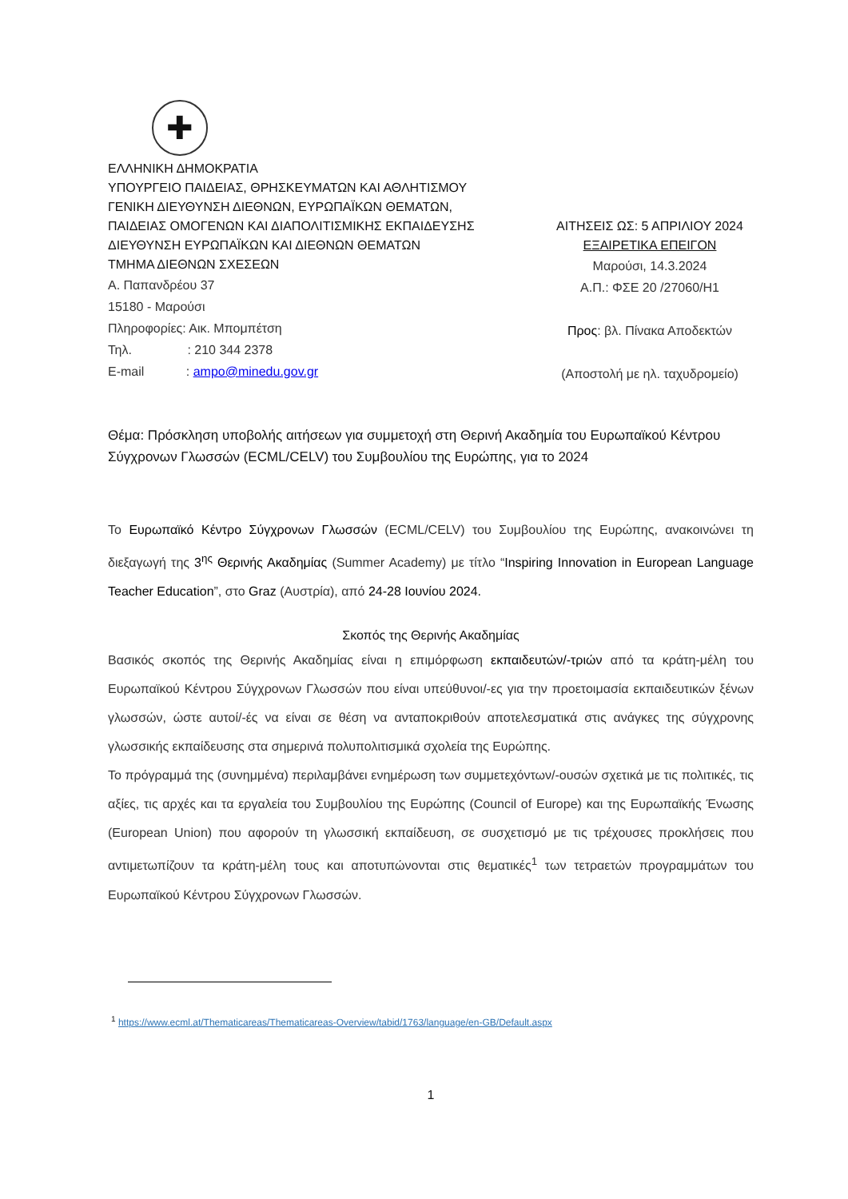✚
ΕΛΛΗΝΙΚΗ ΔΗΜΟΚΡΑΤΙΑ
ΥΠΟΥΡΓΕΙΟ ΠΑΙΔΕΙΑΣ, ΘΡΗΣΚΕΥΜΑΤΩΝ ΚΑΙ ΑΘΛΗΤΙΣΜΟΥ
ΓΕΝΙΚΗ ΔΙΕΥΘΥΝΣΗ ΔΙΕΘΝΩΝ, ΕΥΡΩΠΑΪΚΩΝ ΘΕΜΑΤΩΝ,
ΠΑΙΔΕΙΑΣ ΟΜΟΓΕΝΩΝ ΚΑΙ ΔΙΑΠΟΛΙΤΙΣΜΙΚΗΣ ΕΚΠΑΙΔΕΥΣΗΣ
ΔΙΕΥΘΥΝΣΗ ΕΥΡΩΠΑΪΚΩΝ ΚΑΙ ΔΙΕΘΝΩΝ ΘΕΜΑΤΩΝ
ΤΜΗΜΑ ΔΙΕΘΝΩΝ ΣΧΕΣΕΩΝ
Α. Παπανδρέου 37
15180 - Μαρούσι
Πληροφορίες: Αικ. Μπομπέτση
Τηλ. : 210 344 2378
E-mail : ampo@minedu.gov.gr
ΑΙΤΗΣΕΙΣ ΩΣ: 5 ΑΠΡΙΛΙΟΥ 2024
ΕΞΑΙΡΕΤΙΚΑ ΕΠΕΙΓΟΝ
Μαρούσι, 14.3.2024
Α.Π.: ΦΣΕ 20 /27060/Η1
Προς: βλ. Πίνακα Αποδεκτών
(Αποστολή με ηλ. ταχυδρομείο)
Θέμα: Πρόσκληση υποβολής αιτήσεων για συμμετοχή στη Θερινή Ακαδημία του Ευρωπαϊκού Κέντρου Σύγχρονων Γλωσσών (ECML/CELV) του Συμβουλίου της Ευρώπης, για το 2024
Το Ευρωπαϊκό Κέντρο Σύγχρονων Γλωσσών (ECML/CELV) του Συμβουλίου της Ευρώπης, ανακοινώνει τη διεξαγωγή της 3<sup>ης</sup> Θερινής Ακαδημίας (Summer Academy) με τίτλο “Inspiring Innovation in European Language Teacher Education”, στο Graz (Αυστρία), από 24-28 Ιουνίου 2024.
Σκοπός της Θερινής Ακαδημίας
Βασικός σκοπός της Θερινής Ακαδημίας είναι η επιμόρφωση εκπαιδευτών/-τριών από τα κράτη-μέλη του Ευρωπαϊκού Κέντρου Σύγχρονων Γλωσσών που είναι υπεύθυνοι/-ες για την προετοιμασία εκπαιδευτικών ξένων γλωσσών, ώστε αυτοί/-ές να είναι σε θέση να ανταποκριθούν αποτελεσματικά στις ανάγκες της σύγχρονης γλωσσικής εκπαίδευσης στα σημερινά πολυπολιτισμικά σχολεία της Ευρώπης.
Το πρόγραμμά της (συνημμένα) περιλαμβάνει ενημέρωση των συμμετεχόντων/-ουσών σχετικά με τις πολιτικές, τις αξίες, τις αρχές και τα εργαλεία του Συμβουλίου της Ευρώπης (Council of Europe) και της Ευρωπαϊκής Ένωσης (European Union) που αφορούν τη γλωσσική εκπαίδευση, σε συσχετισμό με τις τρέχουσες προκλήσεις που αντιμετωπίζουν τα κράτη-μέλη τους και αποτυπώνονται στις θεματικές<sup>1</sup> των τετραετών προγραμμάτων του Ευρωπαϊκού Κέντρου Σύγχρονων Γλωσσών.
<sup>1</sup> https://www.ecml.at/Thematicareas/Thematicareas-Overview/tabid/1763/language/en-GB/Default.aspx
1